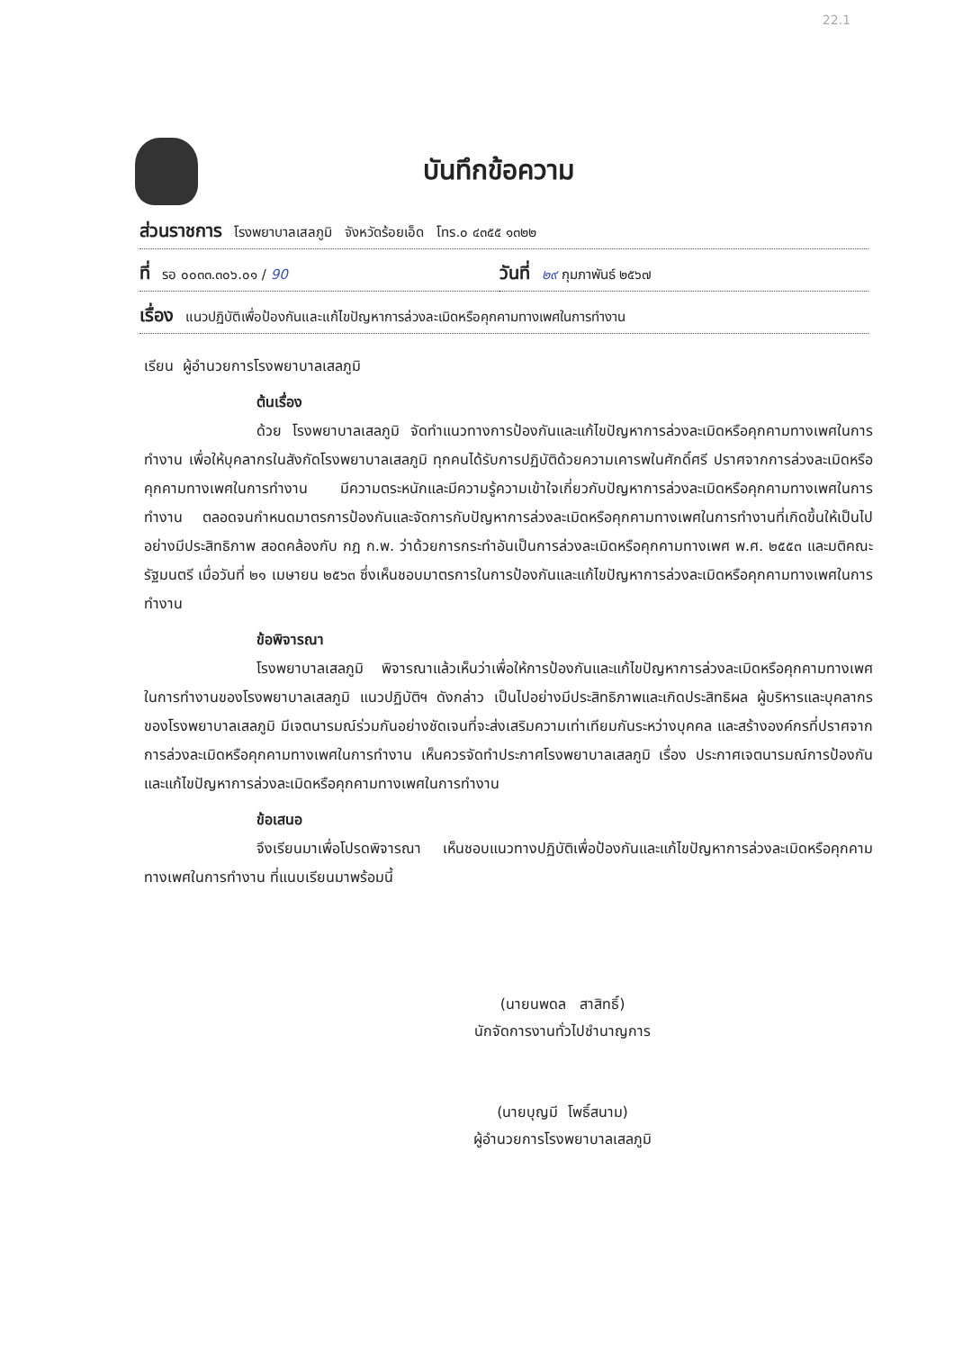22.1
บันทึกข้อความ
ส่วนราชการ โรงพยาบาลเสลภูมิ จังหวัดร้อยเอ็ด โทร.๐ ๔๓๕๕ ๑๓๒๒
ที่ รอ ๐๐๓๓.๓๐๖.๐๑ / 90
วันที่ ๒๙ กุมภาพันธ์ ๒๕๖๗
เรื่อง แนวปฏิบัติเพื่อป้องกันและแก้ไขปัญหาการล่วงละเมิดหรือคุกคามทางเพศในการทำงาน
เรียน ผู้อำนวยการโรงพยาบาลเสลภูมิ
ต้นเรื่อง
ด้วย โรงพยาบาลเสลภูมิ จัดทำแนวทางการป้องกันและแก้ไขปัญหาการล่วงละเมิดหรือคุกคามทางเพศในการทำงาน เพื่อให้บุคลากรในสังกัดโรงพยาบาลเสลภูมิ ทุกคนได้รับการปฏิบัติด้วยความเคารพในศักดิ์ศรี ปราศจากการล่วงละเมิดหรือคุกคามทางเพศในการทำงาน มีความตระหนักและมีความรู้ความเข้าใจเกี่ยวกับปัญหาการล่วงละเมิดหรือคุกคามทางเพศในการทำงาน ตลอดจนกำหนดมาตรการป้องกันและจัดการกับปัญหาการล่วงละเมิดหรือคุกคามทางเพศในการทำงานที่เกิดขึ้นให้เป็นไปอย่างมีประสิทธิภาพ สอดคล้องกับ กฎ ก.พ. ว่าด้วยการกระทำอันเป็นการล่วงละเมิดหรือคุกคามทางเพศ พ.ศ. ๒๕๕๓ และมติคณะรัฐมนตรี เมื่อวันที่ ๒๑ เมษายน ๒๕๖๓ ซึ่งเห็นชอบมาตรการในการป้องกันและแก้ไขปัญหาการล่วงละเมิดหรือคุกคามทางเพศในการทำงาน
ข้อพิจารณา
โรงพยาบาลเสลภูมิ พิจารณาแล้วเห็นว่าเพื่อให้การป้องกันและแก้ไขปัญหาการล่วงละเมิดหรือคุกคามทางเพศในการทำงานของโรงพยาบาลเสลภูมิ แนวปฏิบัติฯ ดังกล่าว เป็นไปอย่างมีประสิทธิภาพและเกิดประสิทธิผล ผู้บริหารและบุคลากรของโรงพยาบาลเสลภูมิ มีเจตนารมณ์ร่วมกันอย่างชัดเจนที่จะส่งเสริมความเท่าเทียมกันระหว่างบุคคล และสร้างองค์กรที่ปราศจากการล่วงละเมิดหรือคุกคามทางเพศในการทำงาน เห็นควรจัดทำประกาศโรงพยาบาลเสลภูมิ เรื่อง ประกาศเจตนารมณ์การป้องกันและแก้ไขปัญหาการล่วงละเมิดหรือคุกคามทางเพศในการทำงาน
ข้อเสนอ
จึงเรียนมาเพื่อโปรดพิจารณา เห็นชอบแนวทางปฏิบัติเพื่อป้องกันและแก้ไขปัญหาการล่วงละเมิดหรือคุกคามทางเพศในการทำงาน ที่แนบเรียนมาพร้อมนี้
(นายนพดล สาสิทธิ์)
นักจัดการงานทั่วไปชำนาญการ
(นายบุญมี โพธิ์สนาม)
ผู้อำนวยการโรงพยาบาลเสลภูมิ